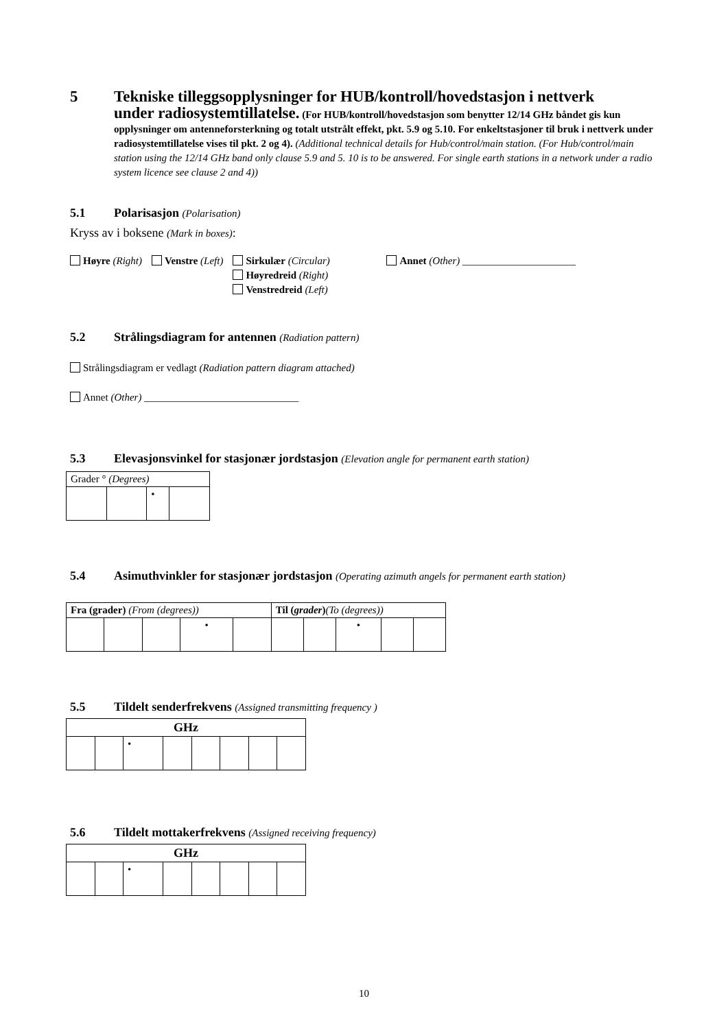5 Tekniske tilleggsopplysninger for HUB/kontroll/hovedstasjon i nettverk
under radiosystemtillatelse. (For HUB/kontroll/hovedstasjon som benytter 12/14 GHz båndet gis kun opplysninger om antenneforsterkning og totalt utstrålt effekt, pkt. 5.9 og 5.10. For enkeltstasjoner til bruk i nettverk under radiosystemtillatelse vises til pkt. 2 og 4). (Additional technical details for Hub/control/main station. (For Hub/control/main station using the 12/14 GHz band only clause 5.9 and 5. 10 is to be answered. For single earth stations in a network under a radio system licence see clause 2 and 4))
5.1 Polarisasjon (Polarisation)
Kryss av i boksene (Mark in boxes):
Høyre (Right) Venstre (Left) Sirkulær (Circular)
Høyredreid (Right)
Venstredreid (Left)
Annet (Other) ______________________
5.2 Strålingsdiagram for antennen (Radiation pattern)
Strålingsdiagram er vedlagt (Radiation pattern diagram attached)
Annet (Other) ______________________________
5.3 Elevasjonsvinkel for stasjonær jordstasjon (Elevation angle for permanent earth station)
| Grader ° (Degrees) | | | |
| | | • | |
5.4 Asimuthvinkler for stasjonær jordstasjon (Operating azimuth angels for permanent earth station)
| Fra (grader) (From (degrees)) | | | | | Til ( grader ) (To (degrees)) | | | | |
| | | | • | | | | • | | |
5.5 Tildelt senderfrekvens (Assigned transmitting frequency )
| GHz | | | | | | | |
| | | • | | | | | |
5.6 Tildelt mottakerfrekvens (Assigned receiving frequency)
| GHz | | | | | | | |
| | | • | | | | | |
10